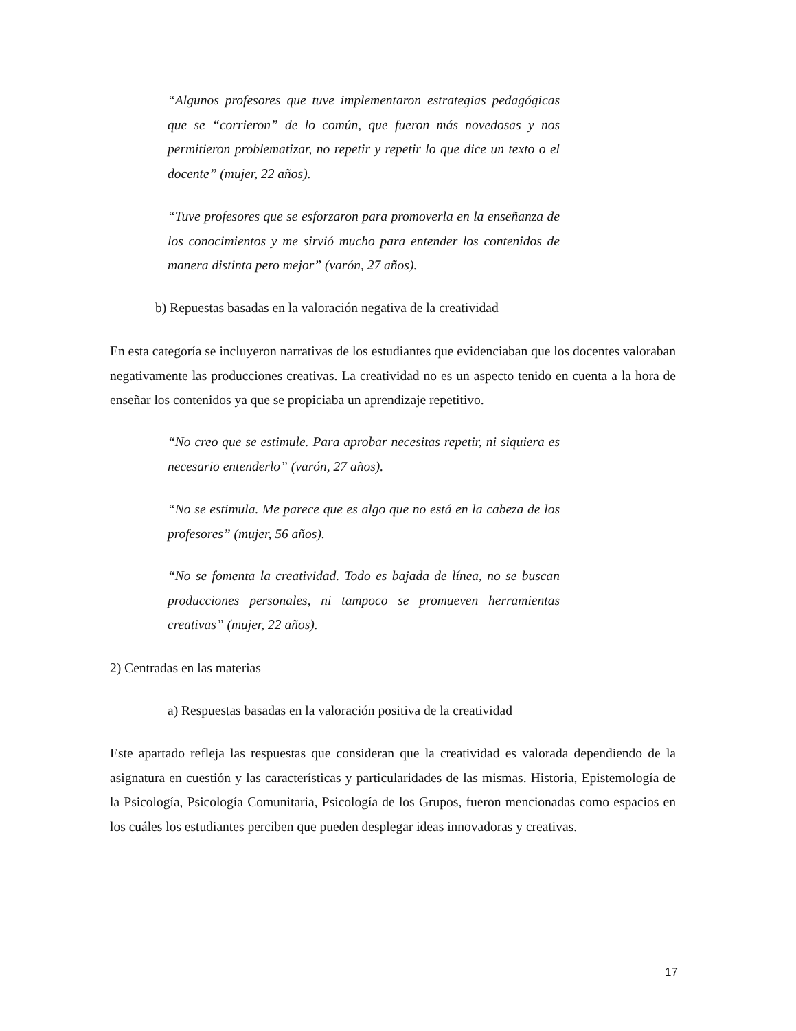“Algunos profesores que tuve implementaron estrategias pedagógicas que se “corrieron” de lo común, que fueron más novedosas y nos permitieron problematizar, no repetir y repetir lo que dice un texto o el docente” (mujer, 22 años).
“Tuve profesores que se esforzaron para promoverla en la enseñanza de los conocimientos y me sirvió mucho para entender los contenidos de manera distinta pero mejor” (varón, 27 años).
b) Repuestas basadas en la valoración negativa de la creatividad
En esta categoría se incluyeron narrativas de los estudiantes que evidenciaban que los docentes valoraban negativamente las producciones creativas. La creatividad no es un aspecto tenido en cuenta a la hora de enseñar los contenidos ya que se propiciaba un aprendizaje repetitivo.
“No creo que se estimule. Para aprobar necesitas repetir, ni siquiera es necesario entenderlo” (varón, 27 años).
“No se estimula. Me parece que es algo que no está en la cabeza de los profesores” (mujer, 56 años).
“No se fomenta la creatividad. Todo es bajada de línea, no se buscan producciones personales, ni tampoco se promueven herramientas creativas” (mujer, 22 años).
2) Centradas en las materias
a) Respuestas basadas en la valoración positiva de la creatividad
Este apartado refleja las respuestas que consideran que la creatividad es valorada dependiendo de la asignatura en cuestión y las características y particularidades de las mismas. Historia, Epistemología de la Psicología, Psicología Comunitaria, Psicología de los Grupos, fueron mencionadas como espacios en los cuáles los estudiantes perciben que pueden desplegar ideas innovadoras y creativas.
17